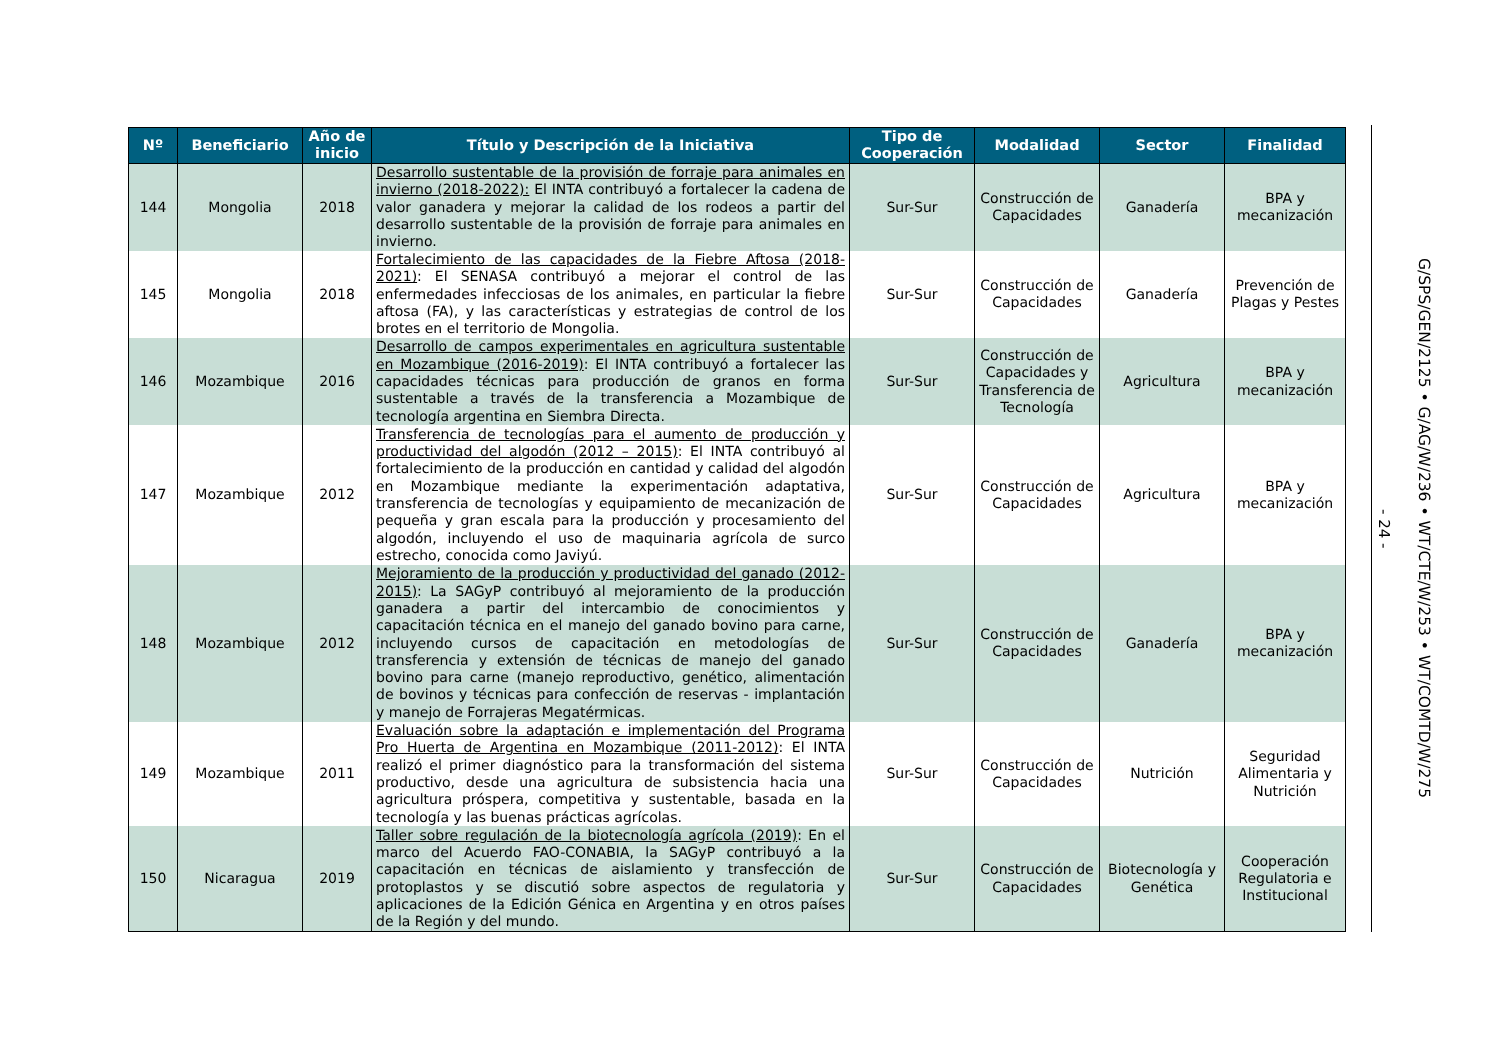| Nº | Beneficiario | Año de inicio | Título y Descripción de la Iniciativa | Tipo de Cooperación | Modalidad | Sector | Finalidad |
| --- | --- | --- | --- | --- | --- | --- | --- |
| 144 | Mongolia | 2018 | Desarrollo sustentable de la provisión de forraje para animales en invierno (2018-2022): El INTA contribuyó a fortalecer la cadena de valor ganadera y mejorar la calidad de los rodeos a partir del desarrollo sustentable de la provisión de forraje para animales en invierno. | Sur-Sur | Construcción de Capacidades | Ganadería | BPA y mecanización |
| 145 | Mongolia | 2018 | Fortalecimiento de las capacidades de la Fiebre Aftosa (2018-2021) : El SENASA contribuyó a mejorar el control de las enfermedades infecciosas de los animales, en particular la fiebre aftosa (FA), y las características y estrategias de control de los brotes en el territorio de Mongolia. | Sur-Sur | Construcción de Capacidades | Ganadería | Prevención de Plagas y Pestes |
| 146 | Mozambique | 2016 | Desarrollo de campos experimentales en agricultura sustentable en Mozambique (2016-2019) : El INTA contribuyó a fortalecer las capacidades técnicas para producción de granos en forma sustentable a través de la transferencia a Mozambique de tecnología argentina en Siembra Directa. | Sur-Sur | Construcción de Capacidades y Transferencia de Tecnología | Agricultura | BPA y mecanización |
| 147 | Mozambique | 2012 | Transferencia de tecnologías para el aumento de producción y productividad del algodón (2012 – 2015) : El INTA contribuyó al fortalecimiento de la producción en cantidad y calidad del algodón en Mozambique mediante la experimentación adaptativa, transferencia de tecnologías y equipamiento de mecanización de pequeña y gran escala para la producción y procesamiento del algodón, incluyendo el uso de maquinaria agrícola de surco estrecho, conocida como Javiyú. | Sur-Sur | Construcción de Capacidades | Agricultura | BPA y mecanización |
| 148 | Mozambique | 2012 | Mejoramiento de la producción y productividad del ganado (2012-2015) : La SAGyP contribuyó al mejoramiento de la producción ganadera a partir del intercambio de conocimientos y capacitación técnica en el manejo del ganado bovino para carne, incluyendo cursos de capacitación en metodologías de transferencia y extensión de técnicas de manejo del ganado bovino para carne (manejo reproductivo, genético, alimentación de bovinos y técnicas para confección de reservas - implantación y manejo de Forrajeras Megatérmicas. | Sur-Sur | Construcción de Capacidades | Ganadería | BPA y mecanización |
| 149 | Mozambique | 2011 | Evaluación sobre la adaptación e implementación del Programa Pro Huerta de Argentina en Mozambique (2011-2012) : El INTA realizó el primer diagnóstico para la transformación del sistema productivo, desde una agricultura de subsistencia hacia una agricultura próspera, competitiva y sustentable, basada en la tecnología y las buenas prácticas agrícolas. | Sur-Sur | Construcción de Capacidades | Nutrición | Seguridad Alimentaria y Nutrición |
| 150 | Nicaragua | 2019 | Taller sobre regulación de la biotecnología agrícola (2019) : En el marco del Acuerdo FAO-CONABIA, la SAGyP contribuyó a la capacitación en técnicas de aislamiento y transfección de protoplastos y se discutió sobre aspectos de regulatoria y aplicaciones de la Edición Génica en Argentina y en otros países de la Región y del mundo. | Sur-Sur | Construcción de Capacidades | Biotecnología y Genética | Cooperación Regulatoria e Institucional |
- 24 -
G/SPS/GEN/2125 • G/AG/W/236 • WT/CTE/W/253 • WT/COMTD/W/275